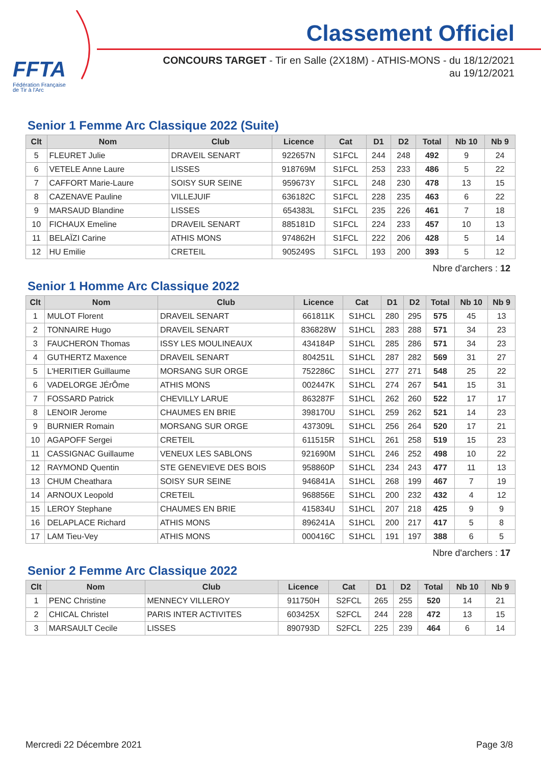FFTA
Fédération Française
de Tir à l'Arc
Classement Officiel
CONCOURS TARGET - Tir en Salle (2X18M) - ATHIS-MONS - du 18/12/2021
au 19/12/2021
Senior 1 Femme Arc Classique 2022 (Suite)
| Clt | Nom | Club | Licence | Cat | D1 | D2 | Total | Nb 10 | Nb 9 |
| --- | --- | --- | --- | --- | --- | --- | --- | --- | --- |
| 5 | FLEURET Julie | DRAVEIL SENART | 922657N | S1FCL | 244 | 248 | 492 | 9 | 24 |
| 6 | VETELE Anne Laure | LISSES | 918769M | S1FCL | 253 | 233 | 486 | 5 | 22 |
| 7 | CAFFORT Marie-Laure | SOISY SUR SEINE | 959673Y | S1FCL | 248 | 230 | 478 | 13 | 15 |
| 8 | CAZENAVE Pauline | VILLEJUIF | 636182C | S1FCL | 228 | 235 | 463 | 6 | 22 |
| 9 | MARSAUD Blandine | LISSES | 654383L | S1FCL | 235 | 226 | 461 | 7 | 18 |
| 10 | FICHAUX Emeline | DRAVEIL SENART | 885181D | S1FCL | 224 | 233 | 457 | 10 | 13 |
| 11 | BELAÏZI Carine | ATHIS MONS | 974862H | S1FCL | 222 | 206 | 428 | 5 | 14 |
| 12 | HU Emilie | CRETEIL | 905249S | S1FCL | 193 | 200 | 393 | 5 | 12 |
Nbre d'archers : 12
Senior 1 Homme Arc Classique 2022
| Clt | Nom | Club | Licence | Cat | D1 | D2 | Total | Nb 10 | Nb 9 |
| --- | --- | --- | --- | --- | --- | --- | --- | --- | --- |
| 1 | MULOT Florent | DRAVEIL SENART | 661811K | S1HCL | 280 | 295 | 575 | 45 | 13 |
| 2 | TONNAIRE Hugo | DRAVEIL SENART | 836828W | S1HCL | 283 | 288 | 571 | 34 | 23 |
| 3 | FAUCHERON Thomas | ISSY LES MOULINEAUX | 434184P | S1HCL | 285 | 286 | 571 | 34 | 23 |
| 4 | GUTHERTZ Maxence | DRAVEIL SENART | 804251L | S1HCL | 287 | 282 | 569 | 31 | 27 |
| 5 | L'HERITIER Guillaume | MORSANG SUR ORGE | 752286C | S1HCL | 277 | 271 | 548 | 25 | 22 |
| 6 | VADELORGE JÉrÔme | ATHIS MONS | 002447K | S1HCL | 274 | 267 | 541 | 15 | 31 |
| 7 | FOSSARD Patrick | CHEVILLY LARUE | 863287F | S1HCL | 262 | 260 | 522 | 17 | 17 |
| 8 | LENOIR Jerome | CHAUMES EN BRIE | 398170U | S1HCL | 259 | 262 | 521 | 14 | 23 |
| 9 | BURNIER Romain | MORSANG SUR ORGE | 437309L | S1HCL | 256 | 264 | 520 | 17 | 21 |
| 10 | AGAPOFF Sergei | CRETEIL | 611515R | S1HCL | 261 | 258 | 519 | 15 | 23 |
| 11 | CASSIGNAC Guillaume | VENEUX LES SABLONS | 921690M | S1HCL | 246 | 252 | 498 | 10 | 22 |
| 12 | RAYMOND Quentin | STE GENEVIEVE DES BOIS | 958860P | S1HCL | 234 | 243 | 477 | 11 | 13 |
| 13 | CHUM Cheathara | SOISY SUR SEINE | 946841A | S1HCL | 268 | 199 | 467 | 7 | 19 |
| 14 | ARNOUX Leopold | CRETEIL | 968856E | S1HCL | 200 | 232 | 432 | 4 | 12 |
| 15 | LEROY Stephane | CHAUMES EN BRIE | 415834U | S1HCL | 207 | 218 | 425 | 9 | 9 |
| 16 | DELAPLACE Richard | ATHIS MONS | 896241A | S1HCL | 200 | 217 | 417 | 5 | 8 |
| 17 | LAM Tieu-Vey | ATHIS MONS | 000416C | S1HCL | 191 | 197 | 388 | 6 | 5 |
Nbre d'archers : 17
Senior 2 Femme Arc Classique 2022
| Clt | Nom | Club | Licence | Cat | D1 | D2 | Total | Nb 10 | Nb 9 |
| --- | --- | --- | --- | --- | --- | --- | --- | --- | --- |
| 1 | PENC Christine | MENNECY VILLEROY | 911750H | S2FCL | 265 | 255 | 520 | 14 | 21 |
| 2 | CHICAL Christel | PARIS INTER ACTIVITES | 603425X | S2FCL | 244 | 228 | 472 | 13 | 15 |
| 3 | MARSAULT Cecile | LISSES | 890793D | S2FCL | 225 | 239 | 464 | 6 | 14 |
Mercredi 22 Décembre 2021 Page 3/8